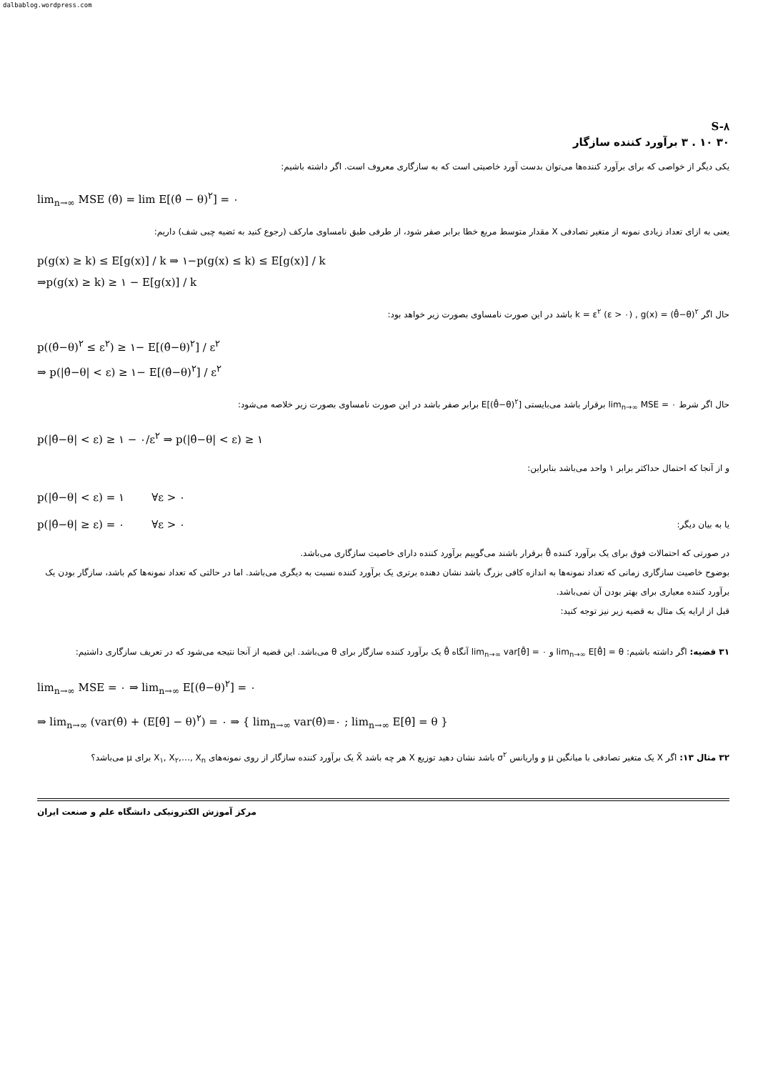dalbablog.wordpress.com
S-۸
۳۰ ۱۰ . ۳ برآورد کننده سازگار
یکی دیگر از خواصی که برای برآورد کننده‌ها می‌توان بدست آورد خاصیتی است که به سازگاری معروف است. اگر داشته باشیم:
lim<sub>n→∞</sub> MSE (θ̂) = lim E[(θ̂ − θ)<sup>۲</sup>] = ۰
یعنی به ازای تعداد زیادی نمونه از متغیر تصادفی X مقدار متوسط مربع خطا برابر صفر شود، از طرفی طبق نامساوی مارکف (رجوع کنید به ثضیه چبی شف) داریم:
p(g(x) ≥ k) ≤ E[g(x)] / k ⇒ ۱−p(g(x) ≤ k) ≤ E[g(x)] / k
⇒p(g(x) ≥ k) ≥ ۱ − E[g(x)] / k
حال اگر k = ε<sup>۲</sup> (ε > ۰) , g(x) = (θ̂−θ)<sup>۲</sup> باشد در این صورت نامساوی بصورت زیر خواهد بود:
p((θ̂−θ)<sup>۲</sup> ≤ ε<sup>۲</sup>) ≥ ۱− E[(θ̂−θ)<sup>۲</sup>] / ε<sup>۲</sup>
⇒ p(|θ̂−θ| < ε) ≥ ۱− E[(θ̂−θ)<sup>۲</sup>] / ε<sup>۲</sup>
حال اگر شرط lim<sub>n→∞</sub> MSE = ۰ برقرار باشد می‌بایستی E[(θ̂−θ)<sup>۲</sup>] برابر صفر باشد در این صورت نامساوی بصورت زیر خلاصه می‌شود:
p(|θ̂−θ| < ε) ≥ ۱ − ۰/ε<sup>۲</sup> ⇒ p(|θ̂−θ| < ε) ≥ ۱
و از آنجا که احتمال حداکثر برابر ۱ واحد می‌باشد بنابراین:
p(|θ̂−θ| < ε) = ۱ ∀ε > ۰
p(|θ̂−θ| ≥ ε) = ۰ ∀ε > ۰ یا به بیان دیگر:
در صورتی که احتمالات فوق برای یک برآورد کننده θ̂ برقرار باشند می‌گوییم برآورد کننده دارای خاصیت سازگاری می‌باشد.
بوضوح خاصیت سازگاری زمانی که تعداد نمونه‌ها به اندازه کافی بزرگ باشد نشان دهنده برتری یک برآورد کننده نسبت به دیگری می‌باشد. اما در حالتی که تعداد نمونه‌ها کم باشد، سازگار بودن یک برآورد کننده معیاری برای بهتر بودن آن نمی‌باشد.
قبل از ارایه یک مثال به قضیه زیر نیز توجه کنید:
۳۱ قضیه: اگر داشته باشیم: lim<sub>n→∞</sub> E[θ̂] = θ و lim<sub>n→∞</sub> var[θ̂] = ۰ آنگاه θ̂ یک برآورد کننده سازگار برای θ می‌باشد. این قضیه از آنجا نتیجه می‌شود که در تعریف سازگاری داشتیم:
lim<sub>n→∞</sub> MSE = ۰ ⇒ lim<sub>n→∞</sub> E[(θ̂−θ)<sup>۲</sup>] = ۰
⇒ lim<sub>n→∞</sub> (var(θ̂) + (E[θ̂] − θ)<sup>۲</sup>) = ۰ ⇒ { lim<sub>n→∞</sub> var(θ̂)=۰ ; lim<sub>n→∞</sub> E[θ̂] = θ }
۳۲ مثال ۱۳: اگر X یک متغیر تصادفی با میانگین μ و واریانس σ<sup>۲</sup> باشد نشان دهید توزیع X هر چه باشد X̄ یک برآورد کننده سازگار از روی نمونه‌های X<sub>۱</sub>, X<sub>۲</sub>,…, X<sub>n</sub> برای μ می‌باشد؟
مرکز آموزش الکترونیکی دانشگاه علم و صنعت ایران